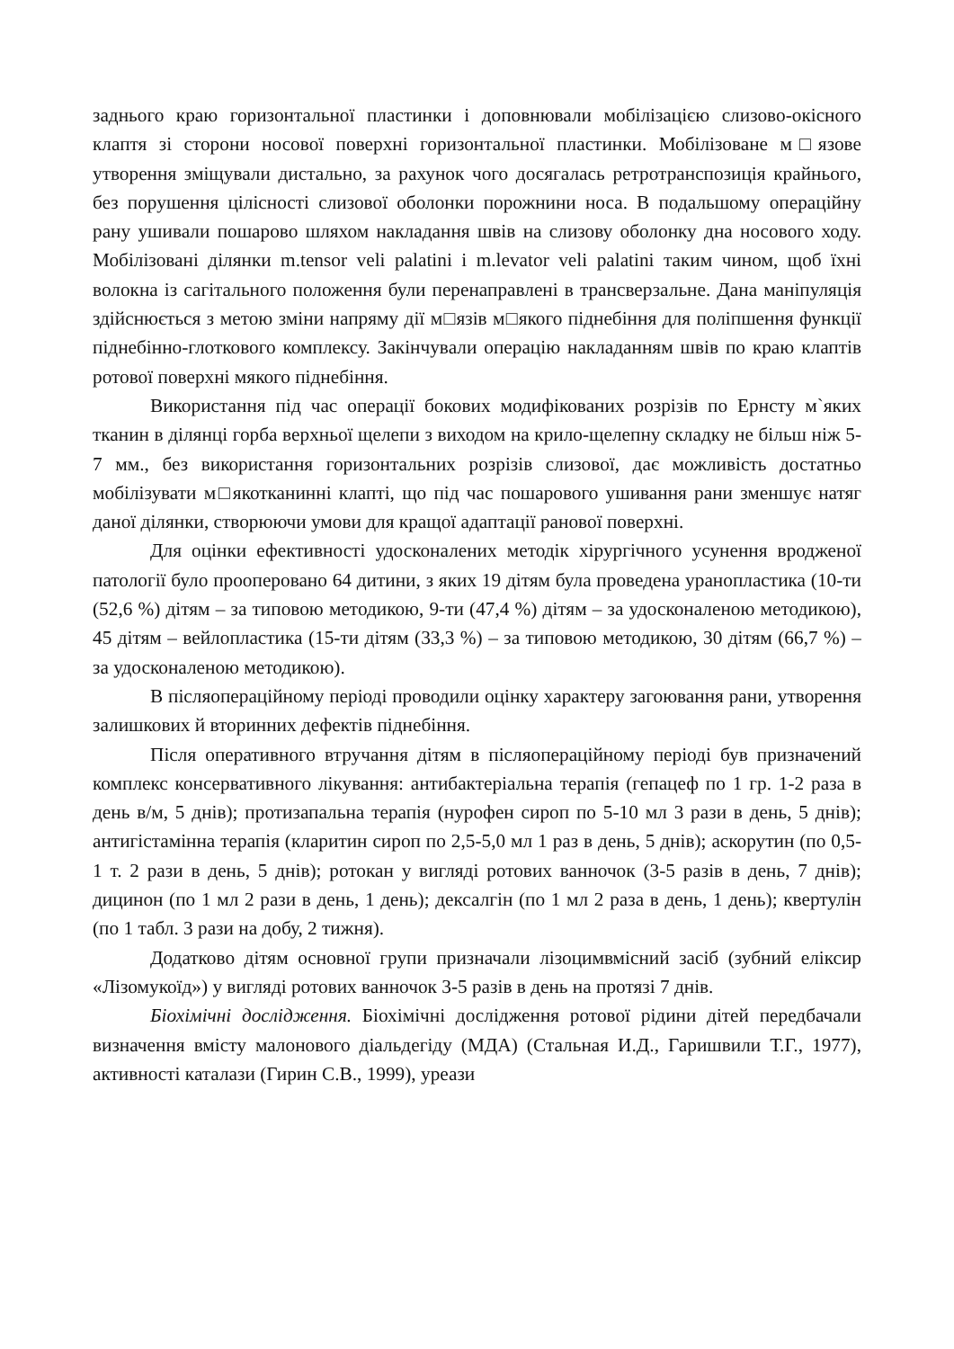заднього краю горизонтальної пластинки і доповнювали мобілізацією слизово-окісного клаптя зі сторони носової поверхні горизонтальної пластинки. Мобілізоване м□язове утворення зміщували дистально, за рахунок чого досягалась ретротранспозиція крайнього, без порушення цілісності слизової оболонки порожнини носа. В подальшому операційну рану ушивали пошарово шляхом накладання швів на слизову оболонку дна носового ходу. Мобілізовані ділянки m.tensor veli palatini і m.levator veli palatini таким чином, щоб їхні волокна із сагітального положення були перенаправлені в трансверзальне. Дана маніпуляція здійснюється з метою зміни напряму дії м□язів м□якого піднебіння для поліпшення функції піднебінно-глоткового комплексу. Закінчували операцію накладанням швів по краю клаптів ротової поверхні мякого піднебіння.
Використання під час операції бокових модифікованих розрізів по Ернсту м`яких тканин в ділянці горба верхньої щелепи з виходом на крило-щелепну складку не більш ніж 5-7 мм., без використання горизонтальних розрізів слизової, дає можливість достатньо мобілізувати м□якотканинні клапті, що під час пошарового ушивання рани зменшує натяг даної ділянки, створюючи умови для кращої адаптації ранової поверхні.
Для оцінки ефективності удосконалених методік хірургічного усунення вродженої патології було прооперовано 64 дитини, з яких 19 дітям була проведена уранопластика (10-ти (52,6 %) дітям – за типовою методикою, 9-ти (47,4 %) дітям – за удосконаленою методикою), 45 дітям – вейлопластика (15-ти дітям (33,3 %) – за типовою методикою, 30 дітям (66,7 %) – за удосконаленою методикою).
В післяопераційному періоді проводили оцінку характеру загоювання рани, утворення залишкових й вторинних дефектів піднебіння.
Після оперативного втручання дітям в післяопераційному періоді був призначений комплекс консервативного лікування: антибактеріальна терапія (гепацеф по 1 гр. 1-2 раза в день в/м, 5 днів); протизапальна терапія (нурофен сироп по 5-10 мл 3 рази в день, 5 днів); антигістамінна терапія (кларитин сироп по 2,5-5,0 мл 1 раз в день, 5 днів); аскорутин (по 0,5-1 т. 2 рази в день, 5 днів); ротокан у вигляді ротових ванночок (3-5 разів в день, 7 днів); дицинон (по 1 мл 2 рази в день, 1 день); дексалгін (по 1 мл 2 раза в день, 1 день); квертулін (по 1 табл. 3 рази на добу, 2 тижня).
Додатково дітям основної групи призначали лізоцимвмісний засіб (зубний еліксир «Лізомукоїд») у вигляді ротових ванночок 3-5 разів в день на протязі 7 днів.
Біохімічні дослідження. Біохімічні дослідження ротової рідини дітей передбачали визначення вмісту малонового діальдегіду (МДА) (Стальная И.Д., Гаришвили Т.Г., 1977), активності каталази (Гирин С.В., 1999), уреази